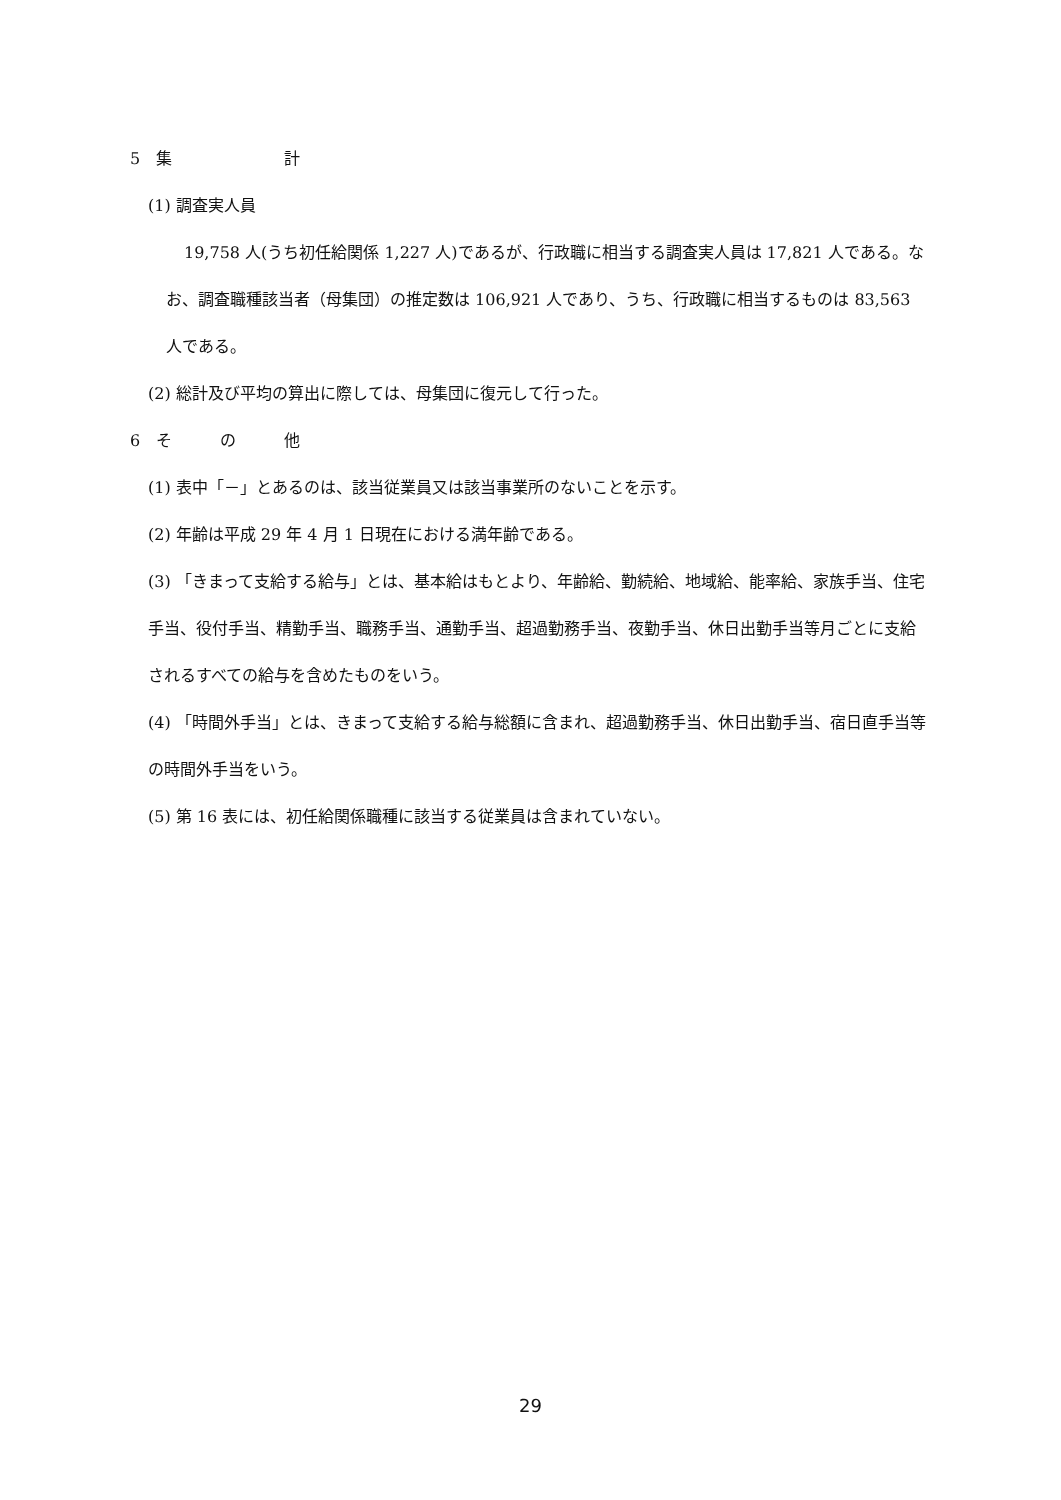5　集　　　　　　　計
(1) 調査実人員
19,758 人(うち初任給関係 1,227 人)であるが、行政職に相当する調査実人員は 17,821 人である。なお、調査職種該当者（母集団）の推定数は 106,921 人であり、うち、行政職に相当するものは 83,563 人である。
(2) 総計及び平均の算出に際しては、母集団に復元して行った。
6　そ　　　の　　　他
(1) 表中「－」とあるのは、該当従業員又は該当事業所のないことを示す。
(2) 年齢は平成 29 年 4 月 1 日現在における満年齢である。
(3) 「きまって支給する給与」とは、基本給はもとより、年齢給、勤続給、地域給、能率給、家族手当、住宅手当、役付手当、精勤手当、職務手当、通勤手当、超過勤務手当、夜勤手当、休日出勤手当等月ごとに支給されるすべての給与を含めたものをいう。
(4) 「時間外手当」とは、きまって支給する給与総額に含まれ、超過勤務手当、休日出勤手当、宿日直手当等の時間外手当をいう。
(5) 第 16 表には、初任給関係職種に該当する従業員は含まれていない。
29